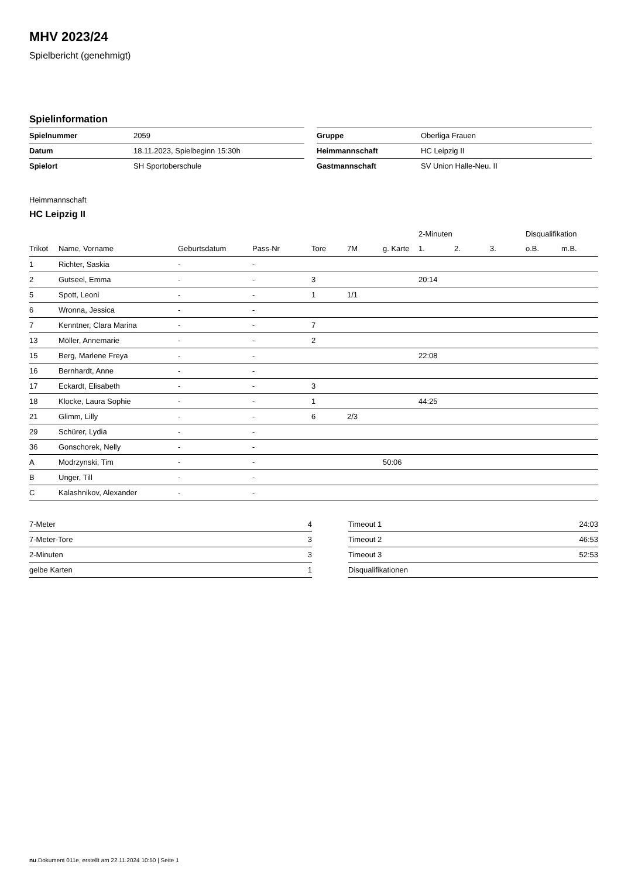MHV 2023/24
Spielbericht (genehmigt)
Spielinformation
| Spielnummer | 2059 |
| Datum | 18.11.2023, Spielbeginn 15:30h |
| Spielort | SH Sportoberschule |
| Gruppe | Oberliga Frauen |
| Heimmannschaft | HC Leipzig II |
| Gastmannschaft | SV Union Halle-Neu. II |
Heimmannschaft
HC Leipzig II
| | | | | | | | 2-Minuten | | | Disqualifikation | |
| --- | --- | --- | --- | --- | --- | --- | --- | --- | --- | --- | --- |
| Trikot | Name, Vorname | Geburtsdatum | Pass-Nr | Tore | 7M | g. Karte | 1. | 2. | 3. | o.B. | m.B. |
| 1 | Richter, Saskia | - | - | | | | | | | | |
| 2 | Gutseel, Emma | - | - | 3 | | | 20:14 | | | | |
| 5 | Spott, Leoni | - | - | 1 | 1/1 | | | | | | |
| 6 | Wronna, Jessica | - | - | | | | | | | | |
| 7 | Kenntner, Clara Marina | - | - | 7 | | | | | | | |
| 13 | Möller, Annemarie | - | - | 2 | | | | | | | |
| 15 | Berg, Marlene Freya | - | - | | | | 22:08 | | | | |
| 16 | Bernhardt, Anne | - | - | | | | | | | | |
| 17 | Eckardt, Elisabeth | - | - | 3 | | | | | | | |
| 18 | Klocke, Laura Sophie | - | - | 1 | | | 44:25 | | | | |
| 21 | Glimm, Lilly | - | - | 6 | 2/3 | | | | | | |
| 29 | Schürer, Lydia | - | - | | | | | | | | |
| 36 | Gonschorek, Nelly | - | - | | | | | | | | |
| A | Modrzynski, Tim | - | - | | | 50:06 | | | | | |
| B | Unger, Till | - | - | | | | | | | | |
| C | Kalashnikov, Alexander | - | - | | | | | | | | |
| 7-Meter | 4 |
| 7-Meter-Tore | 3 |
| 2-Minuten | 3 |
| gelbe Karten | 1 |
| Timeout 1 | 24:03 |
| Timeout 2 | 46:53 |
| Timeout 3 | 52:53 |
| Disqualifikationen | |
nu.Dokument 011e, erstellt am 22.11.2024 10:50 | Seite 1